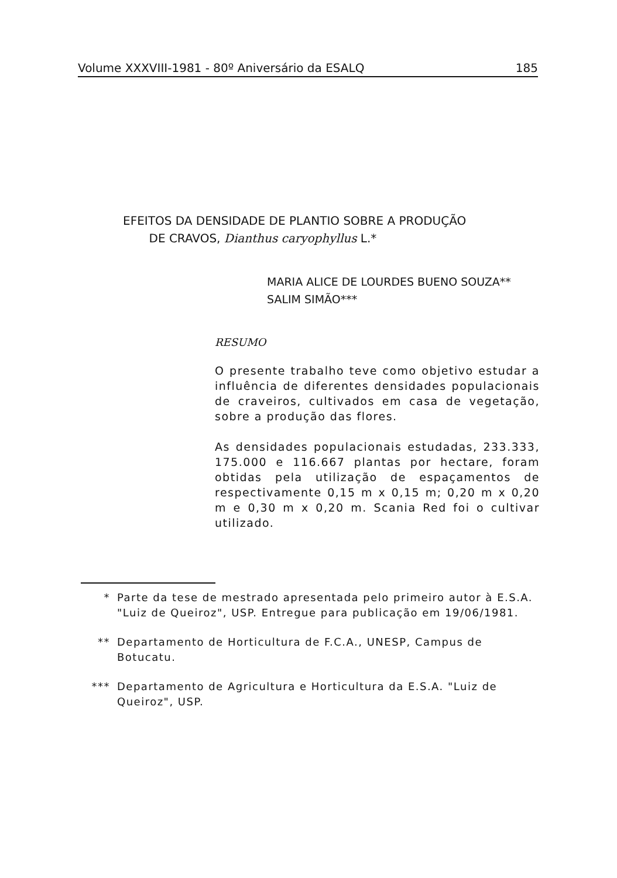Volume XXXVIII-1981 - 80º Aniversário da ESALQ 185
EFEITOS DA DENSIDADE DE PLANTIO SOBRE A PRODUÇÃO
DE CRAVOS, Dianthus caryophyllus L.*
MARIA ALICE DE LOURDES BUENO SOUZA**
SALIM SIMÃO***
RESUMO
O presente trabalho teve como objetivo estudar a influência de diferentes densidades populacionais de craveiros, cultivados em casa de vegetação, sobre a produção das flores.
As densidades populacionais estudadas, 233.333, 175.000 e 116.667 plantas por hectare, foram obtidas pela utilização de espaçamentos de respectivamente 0,15 m x 0,15 m; 0,20 m x 0,20 m e 0,30 m x 0,20 m. Scania Red foi o cultivar utilizado.
* Parte da tese de mestrado apresentada pelo primeiro autor à E.S.A. "Luiz de Queiroz", USP. Entregue para publicação em 19/06/1981.
** Departamento de Horticultura de F.C.A., UNESP, Campus de Botucatu.
*** Departamento de Agricultura e Horticultura da E.S.A. "Luiz de Queiroz", USP.